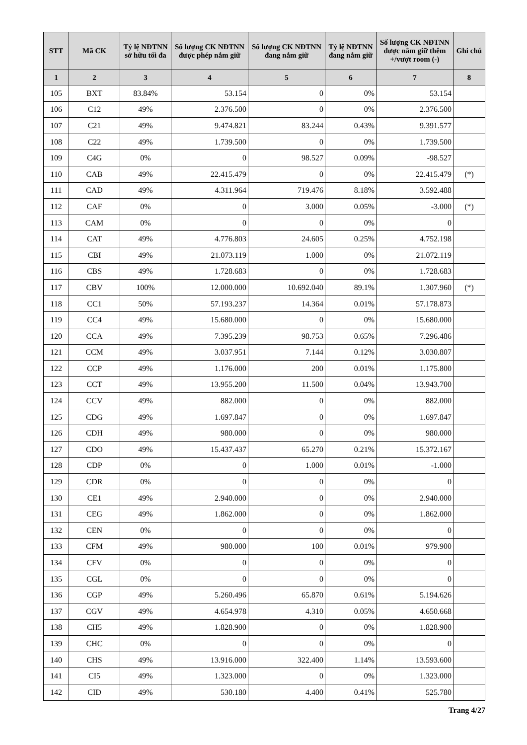| STT | Mã CK | Tỷ lệ NĐTNN sở hữu tối đa | Số lượng CK NĐTNN được phép nắm giữ | Số lượng CK NĐTNN đang nắm giữ | Tỷ lệ NĐTNN đang nắm giữ | Số lượng CK NĐTNN được nắm giữ thêm +/vượt room (-) | Ghi chú |
| --- | --- | --- | --- | --- | --- | --- | --- |
| 1 | 2 | 3 | 4 | 5 | 6 | 7 | 8 |
| 105 | BXT | 83.84% | 53.154 | 0 | 0% | 53.154 | |
| 106 | C12 | 49% | 2.376.500 | 0 | 0% | 2.376.500 | |
| 107 | C21 | 49% | 9.474.821 | 83.244 | 0.43% | 9.391.577 | |
| 108 | C22 | 49% | 1.739.500 | 0 | 0% | 1.739.500 | |
| 109 | C4G | 0% | 0 | 98.527 | 0.09% | -98.527 | |
| 110 | CAB | 49% | 22.415.479 | 0 | 0% | 22.415.479 | (*) |
| 111 | CAD | 49% | 4.311.964 | 719.476 | 8.18% | 3.592.488 | |
| 112 | CAF | 0% | 0 | 3.000 | 0.05% | -3.000 | (*) |
| 113 | CAM | 0% | 0 | 0 | 0% | 0 | |
| 114 | CAT | 49% | 4.776.803 | 24.605 | 0.25% | 4.752.198 | |
| 115 | CBI | 49% | 21.073.119 | 1.000 | 0% | 21.072.119 | |
| 116 | CBS | 49% | 1.728.683 | 0 | 0% | 1.728.683 | |
| 117 | CBV | 100% | 12.000.000 | 10.692.040 | 89.1% | 1.307.960 | (*) |
| 118 | CC1 | 50% | 57.193.237 | 14.364 | 0.01% | 57.178.873 | |
| 119 | CC4 | 49% | 15.680.000 | 0 | 0% | 15.680.000 | |
| 120 | CCA | 49% | 7.395.239 | 98.753 | 0.65% | 7.296.486 | |
| 121 | CCM | 49% | 3.037.951 | 7.144 | 0.12% | 3.030.807 | |
| 122 | CCP | 49% | 1.176.000 | 200 | 0.01% | 1.175.800 | |
| 123 | CCT | 49% | 13.955.200 | 11.500 | 0.04% | 13.943.700 | |
| 124 | CCV | 49% | 882.000 | 0 | 0% | 882.000 | |
| 125 | CDG | 49% | 1.697.847 | 0 | 0% | 1.697.847 | |
| 126 | CDH | 49% | 980.000 | 0 | 0% | 980.000 | |
| 127 | CDO | 49% | 15.437.437 | 65.270 | 0.21% | 15.372.167 | |
| 128 | CDP | 0% | 0 | 1.000 | 0.01% | -1.000 | |
| 129 | CDR | 0% | 0 | 0 | 0% | 0 | |
| 130 | CE1 | 49% | 2.940.000 | 0 | 0% | 2.940.000 | |
| 131 | CEG | 49% | 1.862.000 | 0 | 0% | 1.862.000 | |
| 132 | CEN | 0% | 0 | 0 | 0% | 0 | |
| 133 | CFM | 49% | 980.000 | 100 | 0.01% | 979.900 | |
| 134 | CFV | 0% | 0 | 0 | 0% | 0 | |
| 135 | CGL | 0% | 0 | 0 | 0% | 0 | |
| 136 | CGP | 49% | 5.260.496 | 65.870 | 0.61% | 5.194.626 | |
| 137 | CGV | 49% | 4.654.978 | 4.310 | 0.05% | 4.650.668 | |
| 138 | CH5 | 49% | 1.828.900 | 0 | 0% | 1.828.900 | |
| 139 | CHC | 0% | 0 | 0 | 0% | 0 | |
| 140 | CHS | 49% | 13.916.000 | 322.400 | 1.14% | 13.593.600 | |
| 141 | CI5 | 49% | 1.323.000 | 0 | 0% | 1.323.000 | |
| 142 | CID | 49% | 530.180 | 4.400 | 0.41% | 525.780 | |
Trang 4/27